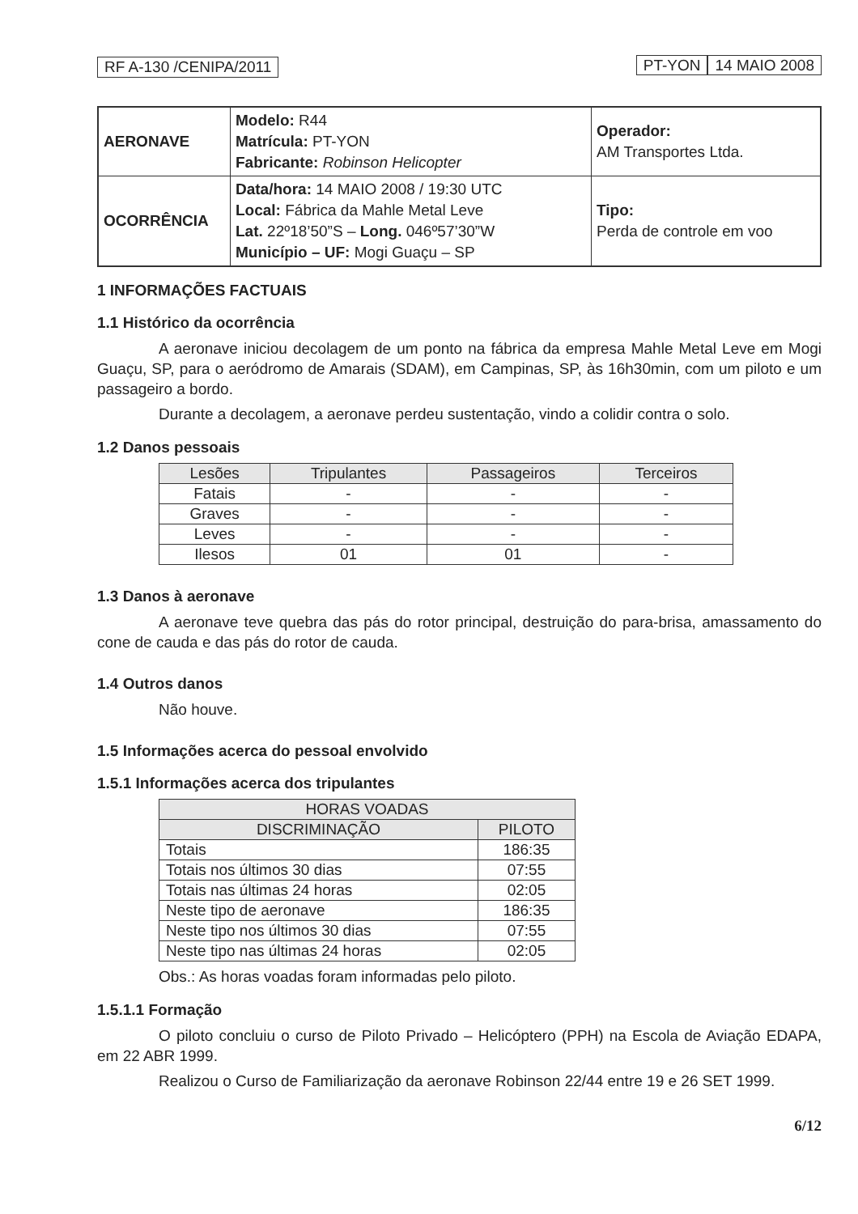RF A-130 /CENIPA/2011 PT-YON 14 MAIO 2008
| AERONAVE | Modelo: R44 Matrícula: PT-YON Fabricante: Robinson Helicopter | Operador: AM Transportes Ltda. |
| OCORRÊNCIA | Data/hora: 14 MAIO 2008 / 19:30 UTC Local: Fábrica da Mahle Metal Leve Lat. 22º18’50”S – Long. 046º57’30”W Município – UF: Mogi Guaçu – SP | Tipo: Perda de controle em voo |
1 INFORMAÇÕES FACTUAIS
1.1 Histórico da ocorrência
A aeronave iniciou decolagem de um ponto na fábrica da empresa Mahle Metal Leve em Mogi Guaçu, SP, para o aeródromo de Amarais (SDAM), em Campinas, SP, às 16h30min, com um piloto e um passageiro a bordo.
Durante a decolagem, a aeronave perdeu sustentação, vindo a colidir contra o solo.
1.2 Danos pessoais
| Lesões | Tripulantes | Passageiros | Terceiros |
| --- | --- | --- | --- |
| Fatais | - | - | - |
| Graves | - | - | - |
| Leves | - | - | - |
| Ilesos | 01 | 01 | - |
1.3 Danos à aeronave
A aeronave teve quebra das pás do rotor principal, destruição do para-brisa, amassamento do cone de cauda e das pás do rotor de cauda.
1.4 Outros danos
Não houve.
1.5 Informações acerca do pessoal envolvido
1.5.1 Informações acerca dos tripulantes
| HORAS VOADAS | |
| --- | --- |
| DISCRIMINAÇÃO | PILOTO |
| Totais | 186:35 |
| Totais nos últimos 30 dias | 07:55 |
| Totais nas últimas 24 horas | 02:05 |
| Neste tipo de aeronave | 186:35 |
| Neste tipo nos últimos 30 dias | 07:55 |
| Neste tipo nas últimas 24 horas | 02:05 |
Obs.: As horas voadas foram informadas pelo piloto.
1.5.1.1 Formação
O piloto concluiu o curso de Piloto Privado – Helicóptero (PPH) na Escola de Aviação EDAPA, em 22 ABR 1999.
Realizou o Curso de Familiarização da aeronave Robinson 22/44 entre 19 e 26 SET 1999.
6/12